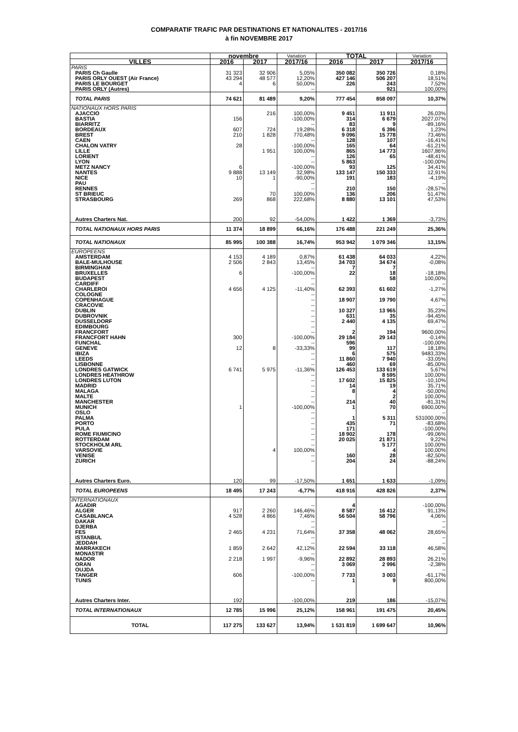COMPARATIF TRAFIC PAR DESTINATIONS ET NATIONALITES - 2017/16
à fin NOVEMBRE 2017
| | novembre | | Variation | TOTAL | | Variation |
| --- | --- | --- | --- | --- | --- | --- |
| VILLES | 2016 | 2017 | 2017/16 | 2016 | 2017 | 2017/16 |
| PARIS | | | | | | |
| PARIS Ch Gaulle | 31 323 | 32 906 | 5,05% | 350 082 | 350 726 | 0,18% |
| PARIS ORLY OUEST (Air France) | 43 294 | 48 577 | 12,20% | 427 146 | 506 207 | 18,51% |
| PARIS LE BOURGET | 4 | 6 | 50,00% | 226 | 243 | 7,52% |
| PARIS ORLY (Autres) | | | -- | | 921 | 100,00% |
| TOTAL PARIS | 74 621 | 81 489 | 9,20% | 777 454 | 858 097 | 10,37% |
| NATIONAUX HORS PARIS | | | | | | |
| AJACCIO | | 216 | 100,00% | 9 451 | 11 911 | 26,03% |
| BASTIA | 156 | | -100,00% | 314 | 6 679 | 2027,07% |
| BIARRITZ | | | -- | 83 | 9 | -89,16% |
| BORDEAUX | 607 | 724 | 19,28% | 6 318 | 6 396 | 1,23% |
| BREST | 210 | 1 828 | 770,48% | 9 096 | 15 778 | 73,46% |
| CAEN | | | -- | 128 | 107 | -16,41% |
| CHALON VATRY | 28 | | -100,00% | 165 | 64 | -61,21% |
| LILLE | | 1 951 | 100,00% | 865 | 14 773 | 1607,86% |
| LORIENT | | | -- | 126 | 65 | -48,41% |
| LYON | | | -- | 5 863 | | -100,00% |
| METZ NANCY | 6 | | -100,00% | 93 | 125 | 34,41% |
| NANTES | 9 888 | 13 149 | 32,98% | 133 147 | 150 333 | 12,91% |
| NICE | 10 | 1 | -90,00% | 191 | 183 | -4,19% |
| PAU | | | -- | | | -- |
| RENNES | | | -- | 210 | 150 | -28,57% |
| ST BRIEUC | | 70 | 100,00% | 136 | 206 | 51,47% |
| STRASBOURG | 269 | 868 | 222,68% | 8 880 | 13 101 | 47,53% |
| Autres Charters Nat. | 200 | 92 | -54,00% | 1 422 | 1 369 | -3,73% |
| TOTAL NATIONAUX HORS PARIS | 11 374 | 18 899 | 66,16% | 176 488 | 221 249 | 25,36% |
| TOTAL NATIONAUX | 85 995 | 100 388 | 16,74% | 953 942 | 1 079 346 | 13,15% |
| EUROPEENS | | | | | | |
| AMSTERDAM | 4 153 | 4 189 | 0,87% | 61 438 | 64 033 | 4,22% |
| BALE-MULHOUSE | 2 506 | 2 843 | 13,45% | 34 703 | 34 674 | -0,08% |
| BIRMINGHAM | | | -- | 7 | 7 | |
| BRUXELLES | 6 | | -100,00% | 22 | 18 | -18,18% |
| BUDAPEST | | | -- | | 58 | 100,00% |
| CARDIFF | | | -- | | | -- |
| CHARLEROI | 4 656 | 4 125 | -11,40% | 62 393 | 61 602 | -1,27% |
| COLOGNE | | | -- | | | -- |
| COPENHAGUE | | | -- | 18 907 | 19 790 | 4,67% |
| CRACOVIE | | | -- | | | -- |
| DUBLIN | | | -- | 10 327 | 13 965 | 35,23% |
| DUBROVNIK | | | -- | 631 | 35 | -94,45% |
| DUSSELDORF | | | -- | 2 440 | 4 135 | 69,47% |
| EDIMBOURG | | | -- | | | -- |
| FRANCFORT | | | -- | 2 | 194 | 9600,00% |
| FRANCFORT HAHN | 300 | | -100,00% | 29 184 | 29 143 | -0,14% |
| FUNCHAL | | | -- | 596 | | -100,00% |
| GENEVE | 12 | 8 | -33,33% | 99 | 117 | 18,18% |
| IBIZA | | | -- | 6 | 575 | 9483,33% |
| LEEDS | | | -- | 11 860 | 7 940 | -33,05% |
| LISBONNE | | | -- | 460 | 69 | -85,00% |
| LONDRES GATWICK | 6 741 | 5 975 | -11,36% | 126 453 | 133 619 | 5,67% |
| LONDRES HEATHROW | | | -- | | 8 595 | 100,00% |
| LONDRES LUTON | | | -- | 17 602 | 15 825 | -10,10% |
| MADRID | | | -- | 14 | 19 | 35,71% |
| MALAGA | | | -- | 8 | 4 | -50,00% |
| MALTE | | | -- | | 2 | 100,00% |
| MANCHESTER | | | -- | 214 | 40 | -81,31% |
| MUNICH | 1 | | -100,00% | 1 | 70 | 6900,00% |
| OSLO | | | -- | | | -- |
| PALMA | | | -- | 1 | 5 311 | 531000,00% |
| PORTO | | | -- | 435 | 71 | -83,68% |
| PULA | | | -- | 171 | | -100,00% |
| ROME FIUMICINO | | | -- | 18 902 | 178 | -99,06% |
| ROTTERDAM | | | -- | 20 025 | 21 871 | 9,22% |
| STOCKHOLM ARL | | | -- | | 5 177 | 100,00% |
| VARSOVIE | | 4 | 100,00% | | 4 | 100,00% |
| VENISE | | | -- | 160 | 28 | -82,50% |
| ZURICH | | | -- | 204 | 24 | -88,24% |
| Autres Charters Euro. | 120 | 99 | -17,50% | 1 651 | 1 633 | -1,09% |
| TOTAL EUROPEENS | 18 495 | 17 243 | -6,77% | 418 916 | 428 826 | 2,37% |
| INTERNATIONAUX | | | | | | |
| AGADIR | | | -- | 4 | | -100,00% |
| ALGER | 917 | 2 260 | 146,46% | 8 587 | 16 412 | 91,13% |
| CASABLANCA | 4 528 | 4 866 | 7,46% | 56 504 | 58 796 | 4,06% |
| DAKAR | | | -- | | | -- |
| DJERBA | | | -- | | | -- |
| FES | 2 465 | 4 231 | 71,64% | 37 358 | 48 062 | 28,65% |
| ISTANBUL | | | -- | | | -- |
| JEDDAH | | | -- | | | -- |
| MARRAKECH | 1 859 | 2 642 | 42,12% | 22 594 | 33 118 | 46,58% |
| MONASTIR | | | -- | | | -- |
| NADOR | 2 218 | 1 997 | -9,96% | 22 892 | 28 893 | 26,21% |
| ORAN | | | -- | 3 069 | 2 996 | -2,38% |
| OUJDA | | | -- | | | -- |
| TANGER | 606 | | -100,00% | 7 733 | 3 003 | -61,17% |
| TUNIS | | | -- | 1 | 9 | 800,00% |
| Autres Charters Inter. | 192 | | -100,00% | 219 | 186 | -15,07% |
| TOTAL INTERNATIONAUX | 12 785 | 15 996 | 25,12% | 158 961 | 191 475 | 20,45% |
| TOTAL | 117 275 | 133 627 | 13,94% | 1 531 819 | 1 699 647 | 10,96% |